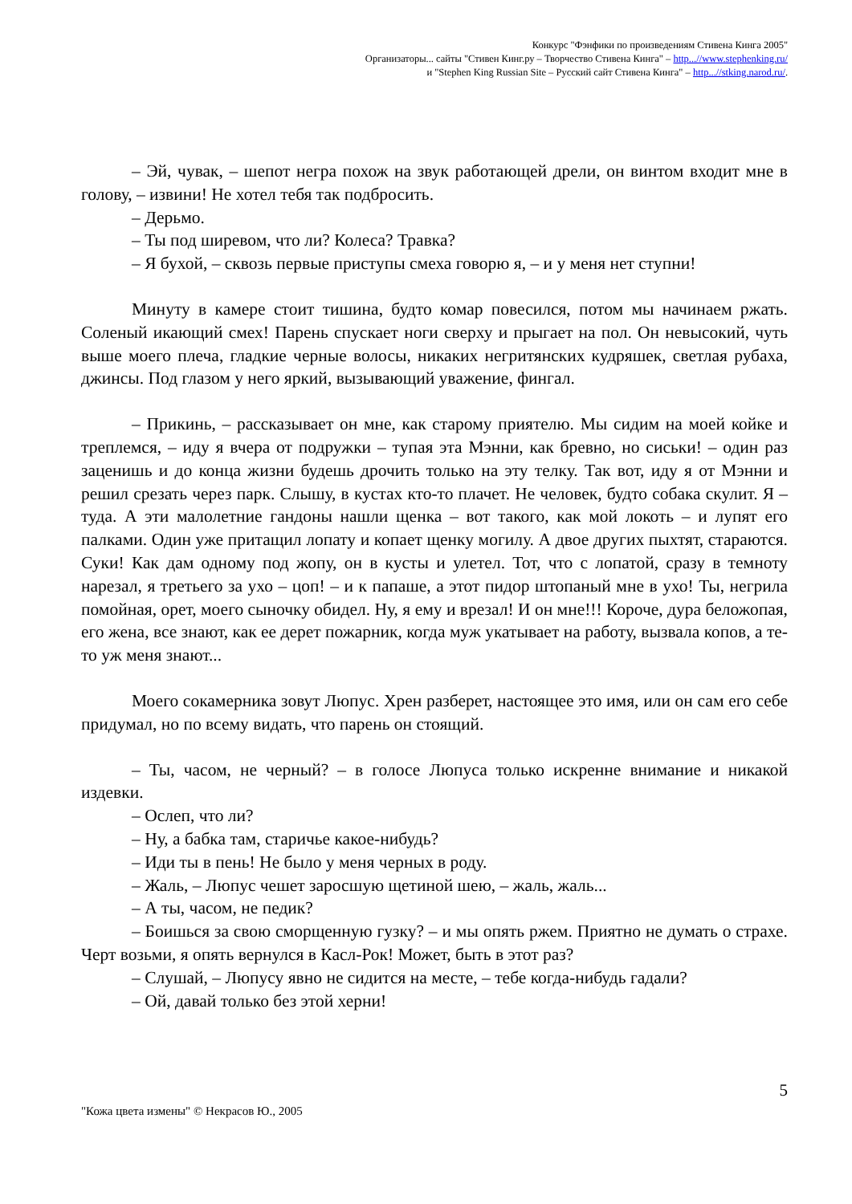Конкурс "Фэнфики по произведениям Стивена Кинга 2005"
Организаторы... сайты "Стивен Кинг.ру – Творчество Стивена Кинга" – http...//www.stephenking.ru/
и "Stephen King Russian Site – Русский сайт Стивена Кинга" – http...//stking.narod.ru/.
– Эй, чувак, – шепот негра похож на звук работающей дрели, он винтом входит мне в голову, – извини! Не хотел тебя так подбросить.
– Дерьмо.
– Ты под ширевом, что ли? Колеса? Травка?
– Я бухой, – сквозь первые приступы смеха говорю я, – и у меня нет ступни!
Минуту в камере стоит тишина, будто комар повесился, потом мы начинаем ржать. Соленый икающий смех! Парень спускает ноги сверху и прыгает на пол. Он невысокий, чуть выше моего плеча, гладкие черные волосы, никаких негритянских кудряшек, светлая рубаха, джинсы. Под глазом у него яркий, вызывающий уважение, фингал.
– Прикинь, – рассказывает он мне, как старому приятелю. Мы сидим на моей койке и треплемся, – иду я вчера от подружки – тупая эта Мэнни, как бревно, но сиськи! – один раз заценишь и до конца жизни будешь дрочить только на эту телку. Так вот, иду я от Мэнни и решил срезать через парк. Слышу, в кустах кто-то плачет. Не человек, будто собака скулит. Я – туда. А эти малолетние гандоны нашли щенка – вот такого, как мой локоть – и лупят его палками. Один уже притащил лопату и копает щенку могилу. А двое других пыхтят, стараются. Суки! Как дам одному под жопу, он в кусты и улетел. Тот, что с лопатой, сразу в темноту нарезал, я третьего за ухо – цоп! – и к папаше, а этот пидор штопаный мне в ухо! Ты, негрила помойная, орет, моего сыночку обидел. Ну, я ему и врезал! И он мне!!! Короче, дура беложопая, его жена, все знают, как ее дерет пожарник, когда муж укатывает на работу, вызвала копов, а те-то уж меня знают...
Моего сокамерника зовут Люпус. Хрен разберет, настоящее это имя, или он сам его себе придумал, но по всему видать, что парень он стоящий.
– Ты, часом, не черный? – в голосе Люпуса только искренне внимание и никакой издевки.
– Ослеп, что ли?
– Ну, а бабка там, старичье какое-нибудь?
– Иди ты в пень! Не было у меня черных в роду.
– Жаль, – Люпус чешет заросшую щетиной шею, – жаль, жаль...
– А ты, часом, не педик?
– Боишься за свою сморщенную гузку? – и мы опять ржем. Приятно не думать о страхе. Черт возьми, я опять вернулся в Касл-Рок! Может, быть в этот раз?
– Слушай, – Люпусу явно не сидится на месте, – тебе когда-нибудь гадали?
– Ой, давай только без этой херни!
"Кожа цвета измены" © Некрасов Ю., 2005 5